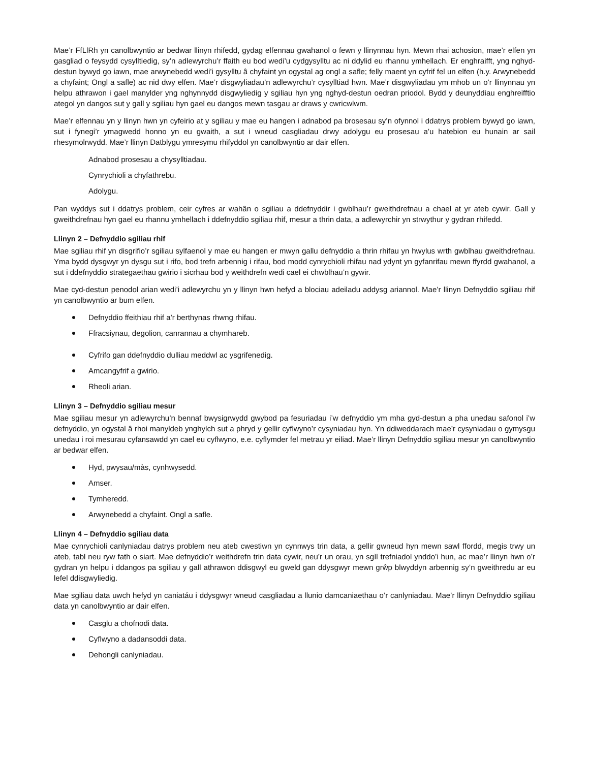Mae’r FfLlRh yn canolbwyntio ar bedwar llinyn rhifedd, gydag elfennau gwahanol o fewn y llinynnau hyn. Mewn rhai achosion, mae’r elfen yn gasgliad o feysydd cysylltiedig, sy’n adlewyrchu’r ffaith eu bod wedi’u cydgysylltu ac ni ddylid eu rhannu ymhellach. Er enghraifft, yng nghyd-destun bywyd go iawn, mae arwynebedd wedi’i gysylltu â chyfaint yn ogystal ag ongl a safle; felly maent yn cyfrif fel un elfen (h.y. Arwynebedd a chyfaint; Ongl a safle) ac nid dwy elfen. Mae’r disgwyliadau’n adlewyrchu’r cysylltiad hwn. Mae’r disgwyliadau ym mhob un o’r llinynnau yn helpu athrawon i gael manylder yng nghynnydd disgwyliedig y sgiliau hyn yng nghyd-destun oedran priodol. Bydd y deunyddiau enghreifftio ategol yn dangos sut y gall y sgiliau hyn gael eu dangos mewn tasgau ar draws y cwricwlwm.
Mae’r elfennau yn y llinyn hwn yn cyfeirio at y sgiliau y mae eu hangen i adnabod pa brosesau sy’n ofynnol i ddatrys problem bywyd go iawn, sut i fynegi’r ymagwedd honno yn eu gwaith, a sut i wneud casgliadau drwy adolygu eu prosesau a’u hatebion eu hunain ar sail rhesymolrwydd. Mae’r llinyn Datblygu ymresymu rhifyddol yn canolbwyntio ar dair elfen.
Adnabod prosesau a chysylltiadau.
Cynrychioli a chyfathrebu.
Adolygu.
Pan wyddys sut i ddatrys problem, ceir cyfres ar wahân o sgiliau a ddefnyddir i gwblhau’r gweithdrefnau a chael at yr ateb cywir. Gall y gweithdrefnau hyn gael eu rhannu ymhellach i ddefnyddio sgiliau rhif, mesur a thrin data, a adlewyrchir yn strwythur y gydran rhifedd.
Llinyn 2 – Defnyddio sgiliau rhif
Mae sgiliau rhif yn disgrifio’r sgiliau sylfaenol y mae eu hangen er mwyn gallu defnyddio a thrin rhifau yn hwylus wrth gwblhau gweithdrefnau. Yma bydd dysgwyr yn dysgu sut i rifo, bod trefn arbennig i rifau, bod modd cynrychioli rhifau nad ydynt yn gyfanrifau mewn ffyrdd gwahanol, a sut i ddefnyddio strategaethau gwirio i sicrhau bod y weithdrefn wedi cael ei chwblhau’n gywir.
Mae cyd-destun penodol arian wedi’i adlewyrchu yn y llinyn hwn hefyd a blociau adeiladu addysg ariannol. Mae’r llinyn Defnyddio sgiliau rhif yn canolbwyntio ar bum elfen.
Defnyddio ffeithiau rhif a’r berthynas rhwng rhifau.
Ffracsiynau, degolion, canrannau a chymhareb.
Cyfrifo gan ddefnyddio dulliau meddwl ac ysgrifenedig.
Amcangyfrif a gwirio.
Rheoli arian.
Llinyn 3 – Defnyddio sgiliau mesur
Mae sgiliau mesur yn adlewyrchu’n bennaf bwysigrwydd gwybod pa fesuriadau i’w defnyddio ym mha gyd-destun a pha unedau safonol i’w defnyddio, yn ogystal â rhoi manyldeb ynghylch sut a phryd y gellir cyflwyno’r cysyniadau hyn. Yn ddiweddarach mae’r cysyniadau o gymysgu unedau i roi mesurau cyfansawdd yn cael eu cyflwyno, e.e. cyflymder fel metrau yr eiliad. Mae’r llinyn Defnyddio sgiliau mesur yn canolbwyntio ar bedwar elfen.
Hyd, pwysau/màs, cynhwysedd.
Amser.
Tymheredd.
Arwynebedd a chyfaint. Ongl a safle.
Llinyn 4 – Defnyddio sgiliau data
Mae cynrychioli canlyniadau datrys problem neu ateb cwestiwn yn cynnwys trin data, a gellir gwneud hyn mewn sawl ffordd, megis trwy un ateb, tabl neu ryw fath o siart. Mae defnyddio’r weithdrefn trin data cywir, neu’r un orau, yn sgìl trefniadol ynddo’i hun, ac mae’r llinyn hwn o’r gydran yn helpu i ddangos pa sgiliau y gall athrawon ddisgwyl eu gweld gan ddysgwyr mewn grŵp blwyddyn arbennig sy’n gweithredu ar eu lefel ddisgwyliedig.
Mae sgiliau data uwch hefyd yn caniatáu i ddysgwyr wneud casgliadau a llunio damcaniaethau o’r canlyniadau. Mae’r llinyn Defnyddio sgiliau data yn canolbwyntio ar dair elfen.
Casglu a chofnodi data.
Cyflwyno a dadansoddi data.
Dehongli canlyniadau.